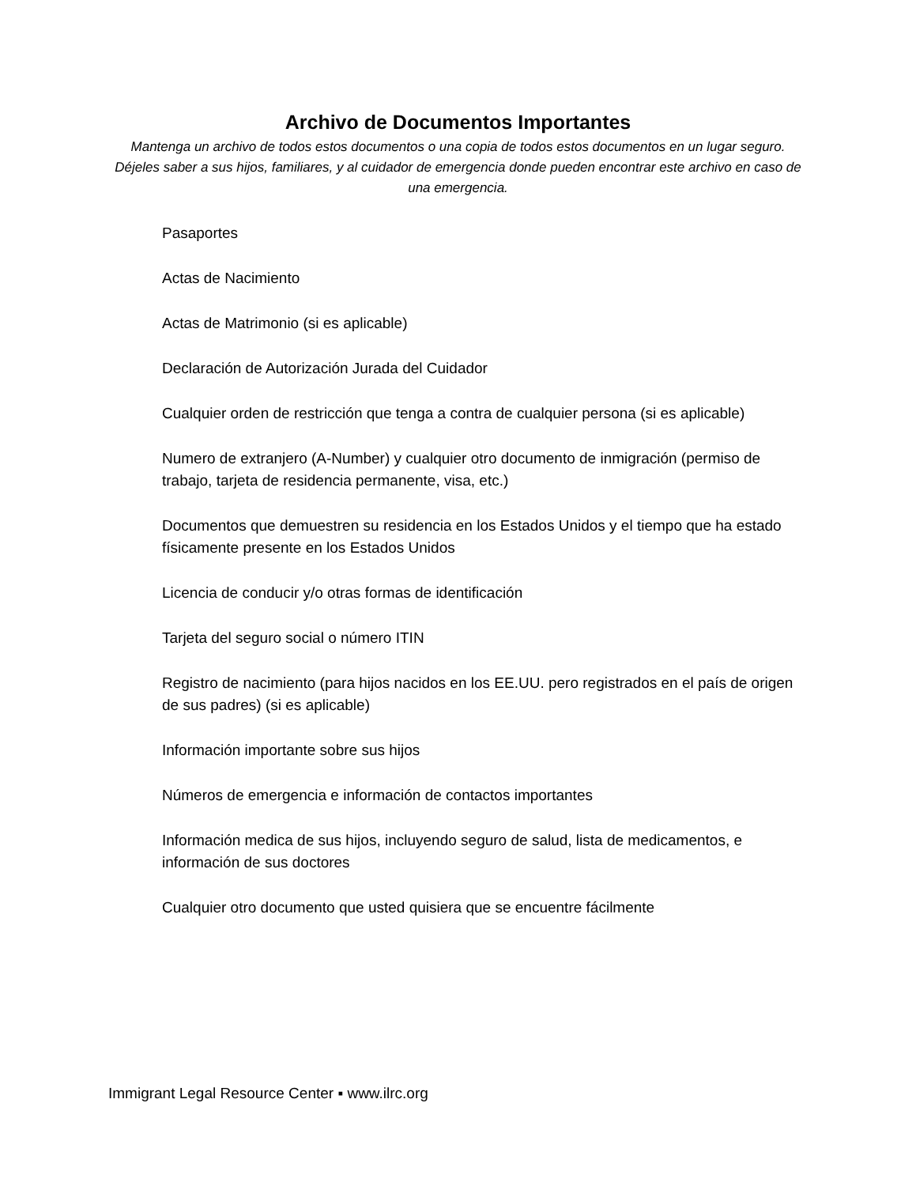Archivo de Documentos Importantes
Mantenga un archivo de todos estos documentos o una copia de todos estos documentos en un lugar seguro. Déjeles saber a sus hijos, familiares, y al cuidador de emergencia donde pueden encontrar este archivo en caso de una emergencia.
Pasaportes
Actas de Nacimiento
Actas de Matrimonio (si es aplicable)
Declaración de Autorización Jurada del Cuidador
Cualquier orden de restricción que tenga a contra de cualquier persona (si es aplicable)
Numero de extranjero (A-Number) y cualquier otro documento de inmigración (permiso de trabajo, tarjeta de residencia permanente, visa, etc.)
Documentos que demuestren su residencia en los Estados Unidos y el tiempo que ha estado físicamente presente en los Estados Unidos
Licencia de conducir y/o otras formas de identificación
Tarjeta del seguro social o número ITIN
Registro de nacimiento (para hijos nacidos en los EE.UU. pero registrados en el país de origen de sus padres) (si es aplicable)
Información importante sobre sus hijos
Números de emergencia e información de contactos importantes
Información medica de sus hijos, incluyendo seguro de salud, lista de medicamentos, e información de sus doctores
Cualquier otro documento que usted quisiera que se encuentre fácilmente
Immigrant Legal Resource Center ▪ www.ilrc.org